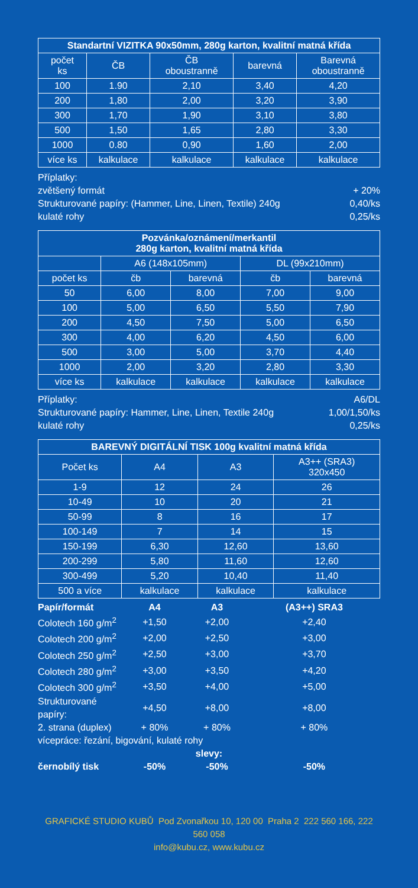| Standartní VIZITKA 90x50mm, 280g karton, kvalitní matná křída | | | | |
| --- | --- | --- | --- | --- |
| počet ks | ČB | ČB oboustranně | barevná | Barevná oboustranně |
| 100 | 1.90 | 2,10 | 3,40 | 4,20 |
| 200 | 1,80 | 2,00 | 3,20 | 3,90 |
| 300 | 1,70 | 1,90 | 3,10 | 3,80 |
| 500 | 1,50 | 1,65 | 2,80 | 3,30 |
| 1000 | 0.80 | 0,90 | 1,60 | 2,00 |
| více ks | kalkulace | kalkulace | kalkulace | kalkulace |
Příplatky:
zvětšený formát + 20%
Strukturované papíry: (Hammer, Line, Linen, Textile) 240g 0,40/ks
kulaté rohy 0,25/ks
| Pozvánka/oznámení/merkantil 280g karton, kvalitní matná křída | | | | |
| --- | --- | --- | --- | --- |
| | A6 (148x105mm) | | DL (99x210mm) | |
| počet ks | čb | barevná | čb | barevná |
| 50 | 6,00 | 8,00 | 7,00 | 9,00 |
| 100 | 5,00 | 6,50 | 5,50 | 7,90 |
| 200 | 4,50 | 7,50 | 5,00 | 6,50 |
| 300 | 4,00 | 6,20 | 4,50 | 6,00 |
| 500 | 3,00 | 5,00 | 3,70 | 4,40 |
| 1000 | 2,00 | 3,20 | 2,80 | 3,30 |
| více ks | kalkulace | kalkulace | kalkulace | kalkulace |
Příplatky: A6/DL
Strukturované papíry: Hammer, Line, Linen, Textile 240g 1,00/1,50/ks
kulaté rohy 0,25/ks
| BAREVNÝ DIGITÁLNÍ TISK 100g kvalitní matná křída | | | |
| --- | --- | --- | --- |
| Počet ks | A4 | A3 | A3++ (SRA3) 320x450 |
| 1-9 | 12 | 24 | 26 |
| 10-49 | 10 | 20 | 21 |
| 50-99 | 8 | 16 | 17 |
| 100-149 | 7 | 14 | 15 |
| 150-199 | 6,30 | 12,60 | 13,60 |
| 200-299 | 5,80 | 11,60 | 12,60 |
| 300-499 | 5,20 | 10,40 | 11,40 |
| 500 a více | kalkulace | kalkulace | kalkulace |
| Papír/formát | A4 | A3 | (A3++) SRA3 |
| Colotech 160 g/m<sup>2</sup> | +1,50 | +2,00 | +2,40 |
| Colotech 200 g/m<sup>2</sup> | +2,00 | +2,50 | +3,00 |
| Colotech 250 g/m<sup>2</sup> | +2,50 | +3,00 | +3,70 |
| Colotech 280 g/m<sup>2</sup> | +3,00 | +3,50 | +4,20 |
| Colotech 300 g/m<sup>2</sup> | +3,50 | +4,00 | +5,00 |
| Strukturované papíry: | +4,50 | +8,00 | +8,00 |
| 2. strana (duplex) | + 80% | + 80% | + 80% |
| vícepráce: řezání, bigování, kulaté rohy | | | |
| slevy: | | | |
| černobílý tisk | -50% | -50% | -50% |
GRAFICKÉ STUDIO KUBŮ Pod Zvonařkou 10, 120 00 Praha 2 222 560 166, 222 560 058
info@kubu.cz, www.kubu.cz